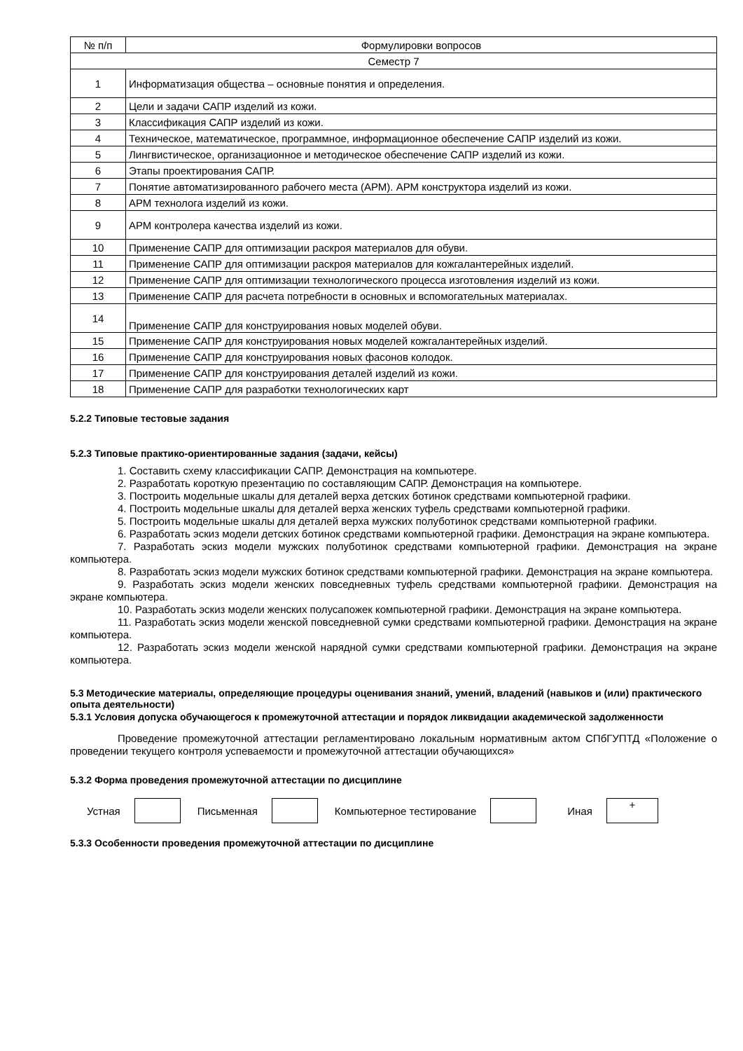| № п/п | Формулировки вопросов |
| --- | --- |
| Семестр 7 | |
| 1 | Информатизация общества – основные понятия и определения. |
| 2 | Цели и задачи САПР изделий из кожи. |
| 3 | Классификация САПР изделий из кожи. |
| 4 | Техническое, математическое, программное, информационное обеспечение САПР изделий из кожи. |
| 5 | Лингвистическое, организационное и методическое обеспечение САПР изделий из кожи. |
| 6 | Этапы проектирования САПР. |
| 7 | Понятие автоматизированного рабочего места (АРМ). АРМ конструктора изделий из кожи. |
| 8 | АРМ технолога изделий из кожи. |
| 9 | АРМ контролера качества изделий из кожи. |
| 10 | Применение САПР для оптимизации раскроя материалов для обуви. |
| 11 | Применение САПР для оптимизации раскроя материалов для кожгалантерейных изделий. |
| 12 | Применение САПР для оптимизации технологического процесса изготовления изделий из кожи. |
| 13 | Применение САПР для расчета потребности в основных и вспомогательных материалах. |
| 14 | Применение САПР для конструирования новых моделей обуви. |
| 15 | Применение САПР для конструирования новых моделей кожгалантерейных изделий. |
| 16 | Применение САПР для конструирования новых фасонов колодок. |
| 17 | Применение САПР для конструирования деталей изделий из кожи. |
| 18 | Применение САПР для разработки технологических карт |
5.2.2 Типовые тестовые задания
5.2.3 Типовые практико-ориентированные задания (задачи, кейсы)
1. Составить схему классификации САПР. Демонстрация на компьютере.
2. Разработать короткую презентацию по составляющим САПР. Демонстрация на компьютере.
3. Построить модельные шкалы для деталей верха детских ботинок средствами компьютерной графики.
4. Построить модельные шкалы для деталей верха женских туфель средствами компьютерной графики.
5. Построить модельные шкалы для деталей верха мужских полуботинок средствами компьютерной графики.
6. Разработать эскиз модели детских ботинок средствами компьютерной графики. Демонстрация на экране компьютера.
7. Разработать эскиз модели мужских полуботинок средствами компьютерной графики. Демонстрация на экране компьютера.
8. Разработать эскиз модели мужских ботинок средствами компьютерной графики. Демонстрация на экране компьютера.
9. Разработать эскиз модели женских повседневных туфель средствами компьютерной графики. Демонстрация на экране компьютера.
10. Разработать эскиз модели женских полусапожек компьютерной графики. Демонстрация на экране компьютера.
11. Разработать эскиз модели женской повседневной сумки средствами компьютерной графики. Демонстрация на экране компьютера.
12. Разработать эскиз модели женской нарядной сумки средствами компьютерной графики. Демонстрация на экране компьютера.
5.3 Методические материалы, определяющие процедуры оценивания знаний, умений, владений (навыков и (или) практического опыта деятельности)
5.3.1 Условия допуска обучающегося к промежуточной аттестации и порядок ликвидации академической задолженности
Проведение промежуточной аттестации регламентировано локальным нормативным актом СПбГУПТД «Положение о проведении текущего контроля успеваемости и промежуточной аттестации обучающихся»
5.3.2 Форма проведения промежуточной аттестации по дисциплине
Устная Письменная Компьютерное тестирование Иная
+
5.3.3 Особенности проведения промежуточной аттестации по дисциплине